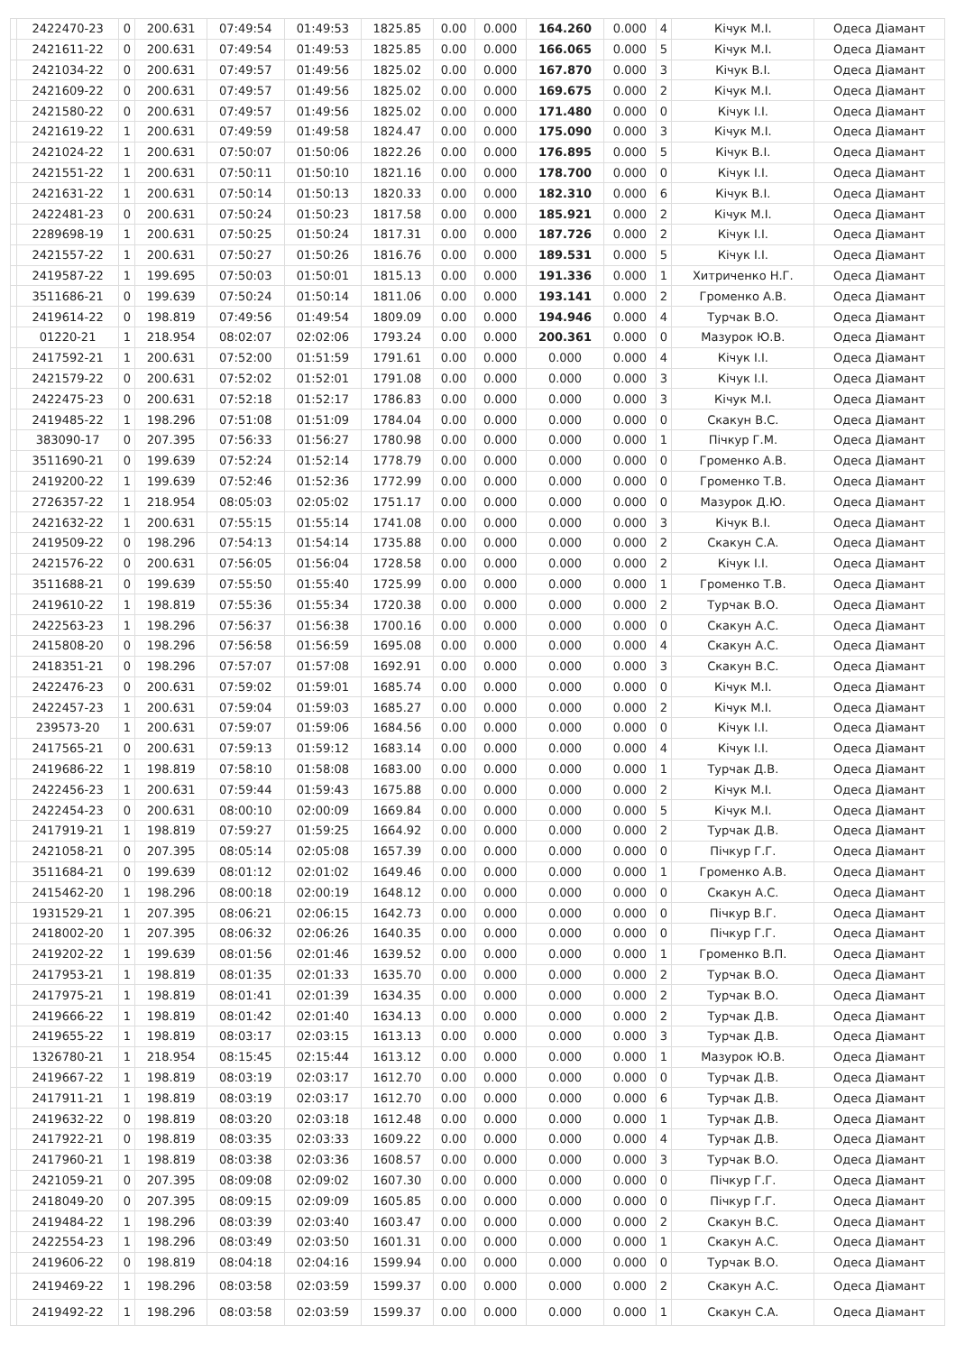| | 2422470-23 | 0 | 200.631 | 07:49:54 | 01:49:53 | 1825.85 | 0.00 | 0.000 | 164.260 | 0.000 | 4 | Кічук М.І. | Одеса Діамант |
| | 2421611-22 | 0 | 200.631 | 07:49:54 | 01:49:53 | 1825.85 | 0.00 | 0.000 | 166.065 | 0.000 | 5 | Кічук М.І. | Одеса Діамант |
| | 2421034-22 | 0 | 200.631 | 07:49:57 | 01:49:56 | 1825.02 | 0.00 | 0.000 | 167.870 | 0.000 | 3 | Кічук В.І. | Одеса Діамант |
| | 2421609-22 | 0 | 200.631 | 07:49:57 | 01:49:56 | 1825.02 | 0.00 | 0.000 | 169.675 | 0.000 | 2 | Кічук М.І. | Одеса Діамант |
| | 2421580-22 | 0 | 200.631 | 07:49:57 | 01:49:56 | 1825.02 | 0.00 | 0.000 | 171.480 | 0.000 | 0 | Кічук І.І. | Одеса Діамант |
| | 2421619-22 | 1 | 200.631 | 07:49:59 | 01:49:58 | 1824.47 | 0.00 | 0.000 | 175.090 | 0.000 | 3 | Кічук М.І. | Одеса Діамант |
| | 2421024-22 | 1 | 200.631 | 07:50:07 | 01:50:06 | 1822.26 | 0.00 | 0.000 | 176.895 | 0.000 | 5 | Кічук В.І. | Одеса Діамант |
| | 2421551-22 | 1 | 200.631 | 07:50:11 | 01:50:10 | 1821.16 | 0.00 | 0.000 | 178.700 | 0.000 | 0 | Кічук І.І. | Одеса Діамант |
| | 2421631-22 | 1 | 200.631 | 07:50:14 | 01:50:13 | 1820.33 | 0.00 | 0.000 | 182.310 | 0.000 | 6 | Кічук В.І. | Одеса Діамант |
| | 2422481-23 | 0 | 200.631 | 07:50:24 | 01:50:23 | 1817.58 | 0.00 | 0.000 | 185.921 | 0.000 | 2 | Кічук М.І. | Одеса Діамант |
| | 2289698-19 | 1 | 200.631 | 07:50:25 | 01:50:24 | 1817.31 | 0.00 | 0.000 | 187.726 | 0.000 | 2 | Кічук І.І. | Одеса Діамант |
| | 2421557-22 | 1 | 200.631 | 07:50:27 | 01:50:26 | 1816.76 | 0.00 | 0.000 | 189.531 | 0.000 | 5 | Кічук І.І. | Одеса Діамант |
| | 2419587-22 | 1 | 199.695 | 07:50:03 | 01:50:01 | 1815.13 | 0.00 | 0.000 | 191.336 | 0.000 | 1 | Хитриченко Н.Г. | Одеса Діамант |
| | 3511686-21 | 0 | 199.639 | 07:50:24 | 01:50:14 | 1811.06 | 0.00 | 0.000 | 193.141 | 0.000 | 2 | Громенко А.В. | Одеса Діамант |
| | 2419614-22 | 0 | 198.819 | 07:49:56 | 01:49:54 | 1809.09 | 0.00 | 0.000 | 194.946 | 0.000 | 4 | Турчак В.О. | Одеса Діамант |
| | 01220-21 | 1 | 218.954 | 08:02:07 | 02:02:06 | 1793.24 | 0.00 | 0.000 | 200.361 | 0.000 | 0 | Мазурок Ю.В. | Одеса Діамант |
| | 2417592-21 | 1 | 200.631 | 07:52:00 | 01:51:59 | 1791.61 | 0.00 | 0.000 | 0.000 | 0.000 | 4 | Кічук І.І. | Одеса Діамант |
| | 2421579-22 | 0 | 200.631 | 07:52:02 | 01:52:01 | 1791.08 | 0.00 | 0.000 | 0.000 | 0.000 | 3 | Кічук І.І. | Одеса Діамант |
| | 2422475-23 | 0 | 200.631 | 07:52:18 | 01:52:17 | 1786.83 | 0.00 | 0.000 | 0.000 | 0.000 | 3 | Кічук М.І. | Одеса Діамант |
| | 2419485-22 | 1 | 198.296 | 07:51:08 | 01:51:09 | 1784.04 | 0.00 | 0.000 | 0.000 | 0.000 | 0 | Скакун В.С. | Одеса Діамант |
| | 383090-17 | 0 | 207.395 | 07:56:33 | 01:56:27 | 1780.98 | 0.00 | 0.000 | 0.000 | 0.000 | 1 | Пічкур Г.М. | Одеса Діамант |
| | 3511690-21 | 0 | 199.639 | 07:52:24 | 01:52:14 | 1778.79 | 0.00 | 0.000 | 0.000 | 0.000 | 0 | Громенко А.В. | Одеса Діамант |
| | 2419200-22 | 1 | 199.639 | 07:52:46 | 01:52:36 | 1772.99 | 0.00 | 0.000 | 0.000 | 0.000 | 0 | Громенко Т.В. | Одеса Діамант |
| | 2726357-22 | 1 | 218.954 | 08:05:03 | 02:05:02 | 1751.17 | 0.00 | 0.000 | 0.000 | 0.000 | 0 | Мазурок Д.Ю. | Одеса Діамант |
| | 2421632-22 | 1 | 200.631 | 07:55:15 | 01:55:14 | 1741.08 | 0.00 | 0.000 | 0.000 | 0.000 | 3 | Кічук В.І. | Одеса Діамант |
| | 2419509-22 | 0 | 198.296 | 07:54:13 | 01:54:14 | 1735.88 | 0.00 | 0.000 | 0.000 | 0.000 | 2 | Скакун С.А. | Одеса Діамант |
| | 2421576-22 | 0 | 200.631 | 07:56:05 | 01:56:04 | 1728.58 | 0.00 | 0.000 | 0.000 | 0.000 | 2 | Кічук І.І. | Одеса Діамант |
| | 3511688-21 | 0 | 199.639 | 07:55:50 | 01:55:40 | 1725.99 | 0.00 | 0.000 | 0.000 | 0.000 | 1 | Громенко Т.В. | Одеса Діамант |
| | 2419610-22 | 1 | 198.819 | 07:55:36 | 01:55:34 | 1720.38 | 0.00 | 0.000 | 0.000 | 0.000 | 2 | Турчак В.О. | Одеса Діамант |
| | 2422563-23 | 1 | 198.296 | 07:56:37 | 01:56:38 | 1700.16 | 0.00 | 0.000 | 0.000 | 0.000 | 0 | Скакун А.С. | Одеса Діамант |
| | 2415808-20 | 0 | 198.296 | 07:56:58 | 01:56:59 | 1695.08 | 0.00 | 0.000 | 0.000 | 0.000 | 4 | Скакун А.С. | Одеса Діамант |
| | 2418351-21 | 0 | 198.296 | 07:57:07 | 01:57:08 | 1692.91 | 0.00 | 0.000 | 0.000 | 0.000 | 3 | Скакун В.С. | Одеса Діамант |
| | 2422476-23 | 0 | 200.631 | 07:59:02 | 01:59:01 | 1685.74 | 0.00 | 0.000 | 0.000 | 0.000 | 0 | Кічук М.І. | Одеса Діамант |
| | 2422457-23 | 1 | 200.631 | 07:59:04 | 01:59:03 | 1685.27 | 0.00 | 0.000 | 0.000 | 0.000 | 2 | Кічук М.І. | Одеса Діамант |
| | 239573-20 | 1 | 200.631 | 07:59:07 | 01:59:06 | 1684.56 | 0.00 | 0.000 | 0.000 | 0.000 | 0 | Кічук І.І. | Одеса Діамант |
| | 2417565-21 | 0 | 200.631 | 07:59:13 | 01:59:12 | 1683.14 | 0.00 | 0.000 | 0.000 | 0.000 | 4 | Кічук І.І. | Одеса Діамант |
| | 2419686-22 | 1 | 198.819 | 07:58:10 | 01:58:08 | 1683.00 | 0.00 | 0.000 | 0.000 | 0.000 | 1 | Турчак Д.В. | Одеса Діамант |
| | 2422456-23 | 1 | 200.631 | 07:59:44 | 01:59:43 | 1675.88 | 0.00 | 0.000 | 0.000 | 0.000 | 2 | Кічук М.І. | Одеса Діамант |
| | 2422454-23 | 0 | 200.631 | 08:00:10 | 02:00:09 | 1669.84 | 0.00 | 0.000 | 0.000 | 0.000 | 5 | Кічук М.І. | Одеса Діамант |
| | 2417919-21 | 1 | 198.819 | 07:59:27 | 01:59:25 | 1664.92 | 0.00 | 0.000 | 0.000 | 0.000 | 2 | Турчак Д.В. | Одеса Діамант |
| | 2421058-21 | 0 | 207.395 | 08:05:14 | 02:05:08 | 1657.39 | 0.00 | 0.000 | 0.000 | 0.000 | 0 | Пічкур Г.Г. | Одеса Діамант |
| | 3511684-21 | 0 | 199.639 | 08:01:12 | 02:01:02 | 1649.46 | 0.00 | 0.000 | 0.000 | 0.000 | 1 | Громенко А.В. | Одеса Діамант |
| | 2415462-20 | 1 | 198.296 | 08:00:18 | 02:00:19 | 1648.12 | 0.00 | 0.000 | 0.000 | 0.000 | 0 | Скакун А.С. | Одеса Діамант |
| | 1931529-21 | 1 | 207.395 | 08:06:21 | 02:06:15 | 1642.73 | 0.00 | 0.000 | 0.000 | 0.000 | 0 | Пічкур В.Г. | Одеса Діамант |
| | 2418002-20 | 1 | 207.395 | 08:06:32 | 02:06:26 | 1640.35 | 0.00 | 0.000 | 0.000 | 0.000 | 0 | Пічкур Г.Г. | Одеса Діамант |
| | 2419202-22 | 1 | 199.639 | 08:01:56 | 02:01:46 | 1639.52 | 0.00 | 0.000 | 0.000 | 0.000 | 1 | Громенко В.П. | Одеса Діамант |
| | 2417953-21 | 1 | 198.819 | 08:01:35 | 02:01:33 | 1635.70 | 0.00 | 0.000 | 0.000 | 0.000 | 2 | Турчак В.О. | Одеса Діамант |
| | 2417975-21 | 1 | 198.819 | 08:01:41 | 02:01:39 | 1634.35 | 0.00 | 0.000 | 0.000 | 0.000 | 2 | Турчак В.О. | Одеса Діамант |
| | 2419666-22 | 1 | 198.819 | 08:01:42 | 02:01:40 | 1634.13 | 0.00 | 0.000 | 0.000 | 0.000 | 2 | Турчак Д.В. | Одеса Діамант |
| | 2419655-22 | 1 | 198.819 | 08:03:17 | 02:03:15 | 1613.13 | 0.00 | 0.000 | 0.000 | 0.000 | 3 | Турчак Д.В. | Одеса Діамант |
| | 1326780-21 | 1 | 218.954 | 08:15:45 | 02:15:44 | 1613.12 | 0.00 | 0.000 | 0.000 | 0.000 | 1 | Мазурок Ю.В. | Одеса Діамант |
| | 2419667-22 | 1 | 198.819 | 08:03:19 | 02:03:17 | 1612.70 | 0.00 | 0.000 | 0.000 | 0.000 | 0 | Турчак Д.В. | Одеса Діамант |
| | 2417911-21 | 1 | 198.819 | 08:03:19 | 02:03:17 | 1612.70 | 0.00 | 0.000 | 0.000 | 0.000 | 6 | Турчак Д.В. | Одеса Діамант |
| | 2419632-22 | 0 | 198.819 | 08:03:20 | 02:03:18 | 1612.48 | 0.00 | 0.000 | 0.000 | 0.000 | 1 | Турчак Д.В. | Одеса Діамант |
| | 2417922-21 | 0 | 198.819 | 08:03:35 | 02:03:33 | 1609.22 | 0.00 | 0.000 | 0.000 | 0.000 | 4 | Турчак Д.В. | Одеса Діамант |
| | 2417960-21 | 1 | 198.819 | 08:03:38 | 02:03:36 | 1608.57 | 0.00 | 0.000 | 0.000 | 0.000 | 3 | Турчак В.О. | Одеса Діамант |
| | 2421059-21 | 0 | 207.395 | 08:09:08 | 02:09:02 | 1607.30 | 0.00 | 0.000 | 0.000 | 0.000 | 0 | Пічкур Г.Г. | Одеса Діамант |
| | 2418049-20 | 0 | 207.395 | 08:09:15 | 02:09:09 | 1605.85 | 0.00 | 0.000 | 0.000 | 0.000 | 0 | Пічкур Г.Г. | Одеса Діамант |
| | 2419484-22 | 1 | 198.296 | 08:03:39 | 02:03:40 | 1603.47 | 0.00 | 0.000 | 0.000 | 0.000 | 2 | Скакун В.С. | Одеса Діамант |
| | 2422554-23 | 1 | 198.296 | 08:03:49 | 02:03:50 | 1601.31 | 0.00 | 0.000 | 0.000 | 0.000 | 1 | Скакун А.С. | Одеса Діамант |
| | 2419606-22 | 0 | 198.819 | 08:04:18 | 02:04:16 | 1599.94 | 0.00 | 0.000 | 0.000 | 0.000 | 0 | Турчак В.О. | Одеса Діамант |
| | 2419469-22 | 1 | 198.296 | 08:03:58 | 02:03:59 | 1599.37 | 0.00 | 0.000 | 0.000 | 0.000 | 2 | Скакун А.С. | Одеса Діамант |
| | 2419492-22 | 1 | 198.296 | 08:03:58 | 02:03:59 | 1599.37 | 0.00 | 0.000 | 0.000 | 0.000 | 1 | Скакун С.А. | Одеса Діамант |